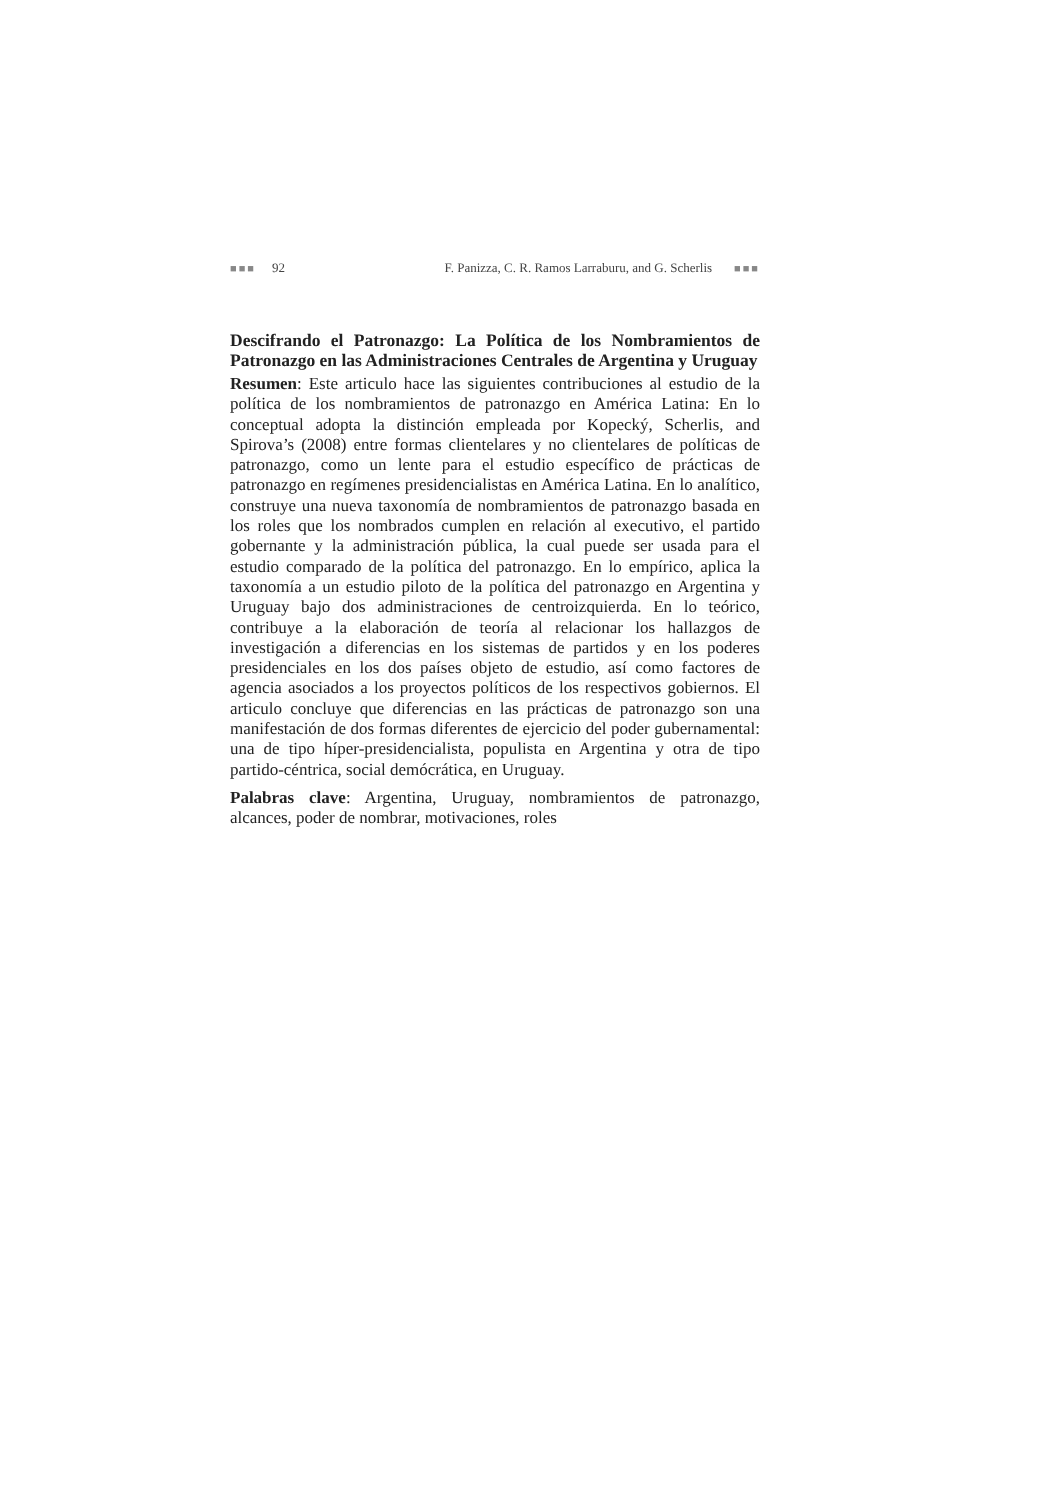■■■ 92 F. Panizza, C. R. Ramos Larraburu, and G. Scherlis ■■■
Descifrando el Patronazgo: La Política de los Nombramientos de Patronazgo en las Administraciones Centrales de Argentina y Uruguay
Resumen: Este articulo hace las siguientes contribuciones al estudio de la política de los nombramientos de patronazgo en América Latina: En lo conceptual adopta la distinción empleada por Kopecký, Scherlis, and Spirova’s (2008) entre formas clientelares y no clientelares de políticas de patronazgo, como un lente para el estudio específico de prácticas de patronazgo en regímenes presidencialistas en América Latina. En lo analítico, construye una nueva taxonomía de nombramientos de patronazgo basada en los roles que los nombrados cumplen en relación al executivo, el partido gobernante y la administración pública, la cual puede ser usada para el estudio comparado de la política del patronazgo. En lo empírico, aplica la taxonomía a un estudio piloto de la política del patronazgo en Argentina y Uruguay bajo dos administraciones de centroizquierda. En lo teórico, contribuye a la elaboración de teoría al relacionar los hallazgos de investigación a diferencias en los sistemas de partidos y en los poderes presidenciales en los dos países objeto de estudio, así como factores de agencia asociados a los proyectos políticos de los respectivos gobiernos. El articulo concluye que diferencias en las prácticas de patronazgo son una manifestación de dos formas diferentes de ejercicio del poder gubernamental: una de tipo híper-presidencialista, populista en Argentina y otra de tipo partido-céntrica, social demócrática, en Uruguay.
Palabras clave: Argentina, Uruguay, nombramientos de patronazgo, alcances, poder de nombrar, motivaciones, roles